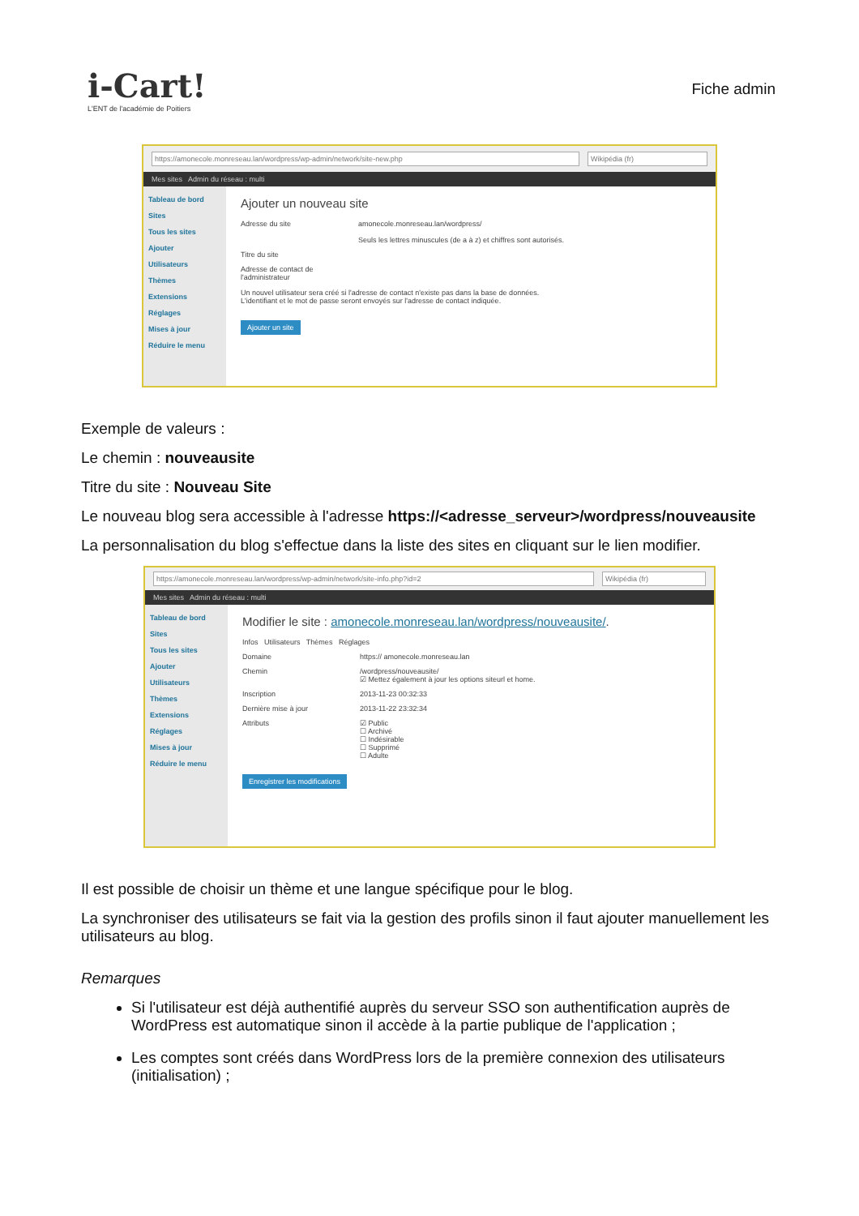i-Cart!
L'ENT de l'académie de Poitiers
Fiche admin
https://amonecole.monreseau.lan/wordpress/wp-admin/network/site-new.php
Wikipédia (fr)
Mes sites Admin du réseau : multi
Tableau de bord
Sites
Tous les sites
Ajouter
Utilisateurs
Thèmes
Extensions
Réglages
Mises à jour
Réduire le menu
Ajouter un nouveau site
Adresse du site amonecole.monreseau.lan/wordpress/
Seuls les lettres minuscules (de a à z) et chiffres sont autorisés.
Titre du site
Adresse de contact de l'administrateur
Un nouvel utilisateur sera créé si l'adresse de contact n'existe pas dans la base de données.
L'identifiant et le mot de passe seront envoyés sur l'adresse de contact indiquée.
Ajouter un site
Exemple de valeurs :
Le chemin : nouveausite
Titre du site : Nouveau Site
Le nouveau blog sera accessible à l'adresse https://<adresse_serveur>/wordpress/nouveausite
La personnalisation du blog s'effectue dans la liste des sites en cliquant sur le lien modifier.
https://amonecole.monreseau.lan/wordpress/wp-admin/network/site-info.php?id=2
Wikipédia (fr)
Mes sites Admin du réseau : multi
Tableau de bord
Sites
Tous les sites
Ajouter
Utilisateurs
Thèmes
Extensions
Réglages
Mises à jour
Réduire le menu
Modifier le site : amonecole.monreseau.lan/wordpress/nouveausite/.
Infos Utilisateurs Thèmes Réglages
Domaine https:// amonecole.monreseau.lan
Chemin /wordpress/nouveausite/
☑ Mettez également à jour les options siteurl et home.
Inscription 2013-11-23 00:32:33
Dernière mise à jour 2013-11-22 23:32:34
Attributs ☑ Public
☐ Archivé
☐ Indésirable
☐ Supprimé
☐ Adulte
Enregistrer les modifications
Il est possible de choisir un thème et une langue spécifique pour le blog.
La synchroniser des utilisateurs se fait via la gestion des profils sinon il faut ajouter manuellement les utilisateurs au blog.
Remarques
Si l'utilisateur est déjà authentifié auprès du serveur SSO son authentification auprès de WordPress est automatique sinon il accède à la partie publique de l'application ;
Les comptes sont créés dans WordPress lors de la première connexion des utilisateurs (initialisation) ;